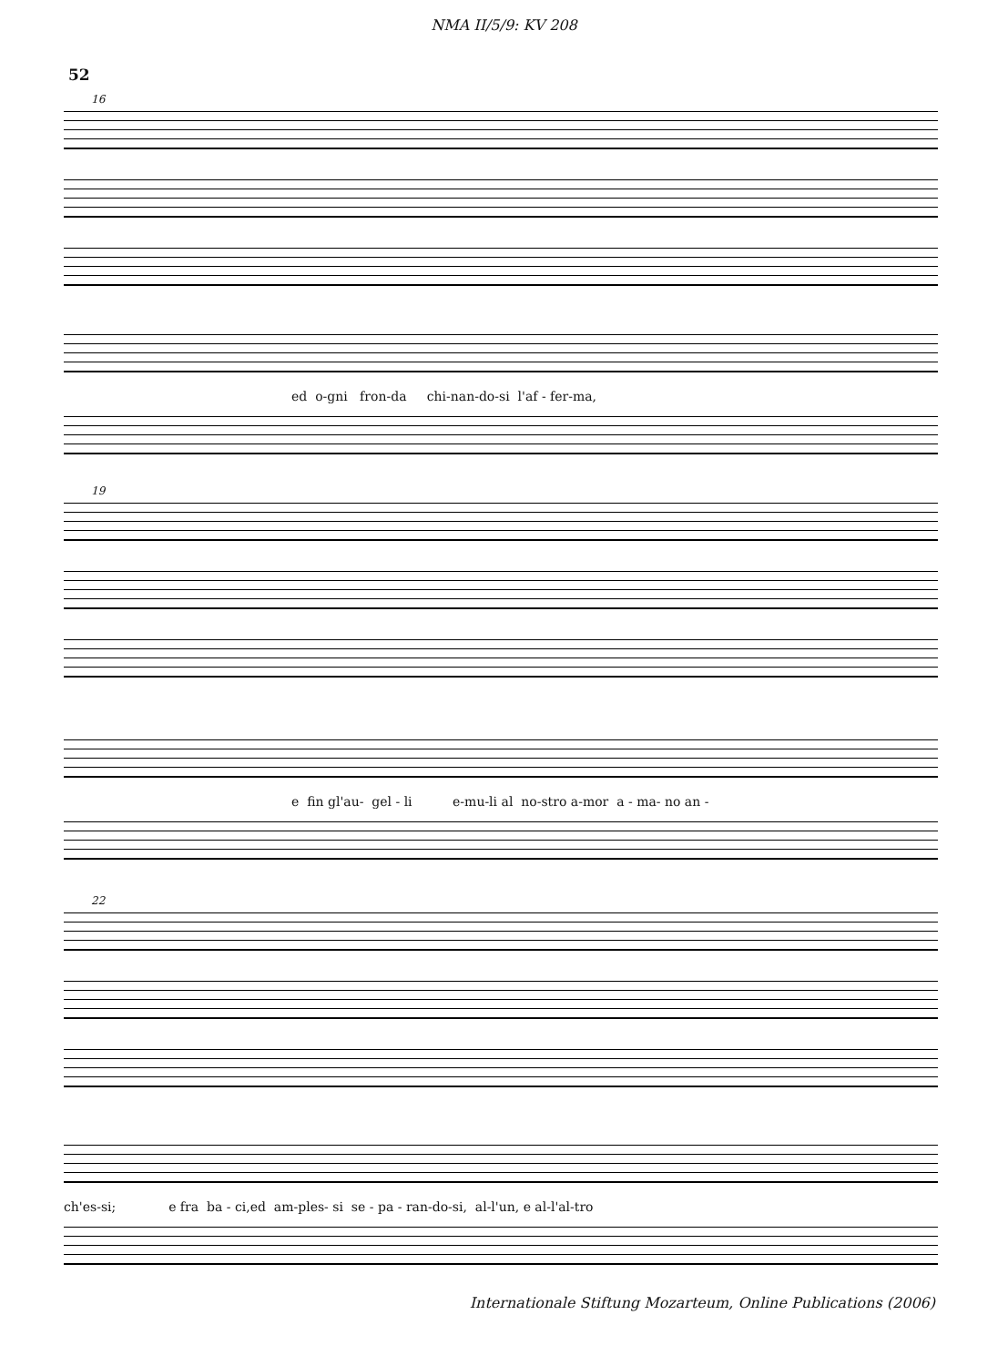NMA II/5/9: KV 208
52
16
ed o-gni fron-da chi-nan-do-si l'af - fer-ma,
19
e fin gl'au- gel - li e-mu-li al no-stro a-mor a - ma- no an -
22
ch'es-si; e fra ba - ci,ed am-ples- si se - pa - ran-do-si, al-l'un, e al-l'al-tro
Internationale Stiftung Mozarteum, Online Publications (2006)